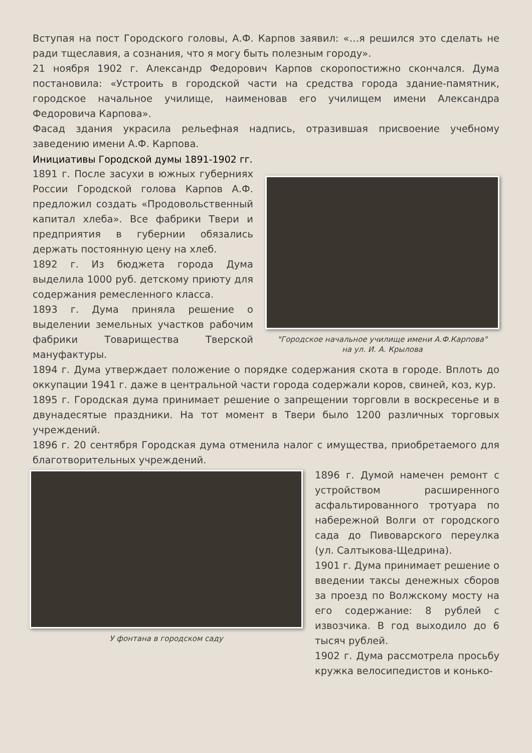Вступая на пост Городского головы, А.Ф. Карпов заявил: «…я решился это сделать не ради тщеславия, а сознания, что я могу быть полезным городу».
21 ноября 1902 г. Александр Федорович Карпов скоропостижно скончался. Дума постановила: «Устроить в городской части на средства города здание-памятник, городское начальное училище, наименовав его училищем имени Александра Федоровича Карпова».
Фасад здания украсила рельефная надпись, отразившая присвоение учебному заведению имени А.Ф. Карпова.
Инициативы Городской думы 1891-1902 гг.
1891 г. После засухи в южных губерниях России Городской голова Карпов А.Ф. предложил создать «Продовольственный капитал хлеба». Все фабрики Твери и предприятия в губернии обязались держать постоянную цену на хлеб.
1892 г. Из бюджета города Дума выделила 1000 руб. детскому приюту для содержания ремесленного класса.
1893 г. Дума приняла решение о выделении земельных участков рабочим фабрики Товарищества Тверской мануфактуры.
"Городское начальное училище имени А.Ф.Карпова"
на ул. И. А. Крылова
1894 г. Дума утверждает положение о порядке содержания скота в городе. Вплоть до оккупации 1941 г. даже в центральной части города содержали коров, свиней, коз, кур.
1895 г. Городская дума принимает решение о запрещении торговли в воскресенье и в двунадесятые праздники. На тот момент в Твери было 1200 различных торговых учреждений.
1896 г. 20 сентября Городская дума отменила налог с имущества, приобретаемого для благотворительных учреждений.
У фонтана в городском саду
1896 г. Думой намечен ремонт с устройством расширенного асфальтированного тротуара по набережной Волги от городского сада до Пивоварского переулка (ул. Салтыкова-Щедрина).
1901 г. Дума принимает решение о введении таксы денежных сборов за проезд по Волжскому мосту на его содержание: 8 рублей с извозчика. В год выходило до 6 тысяч рублей.
1902 г. Дума рассмотрела просьбу кружка велосипедистов и конько-